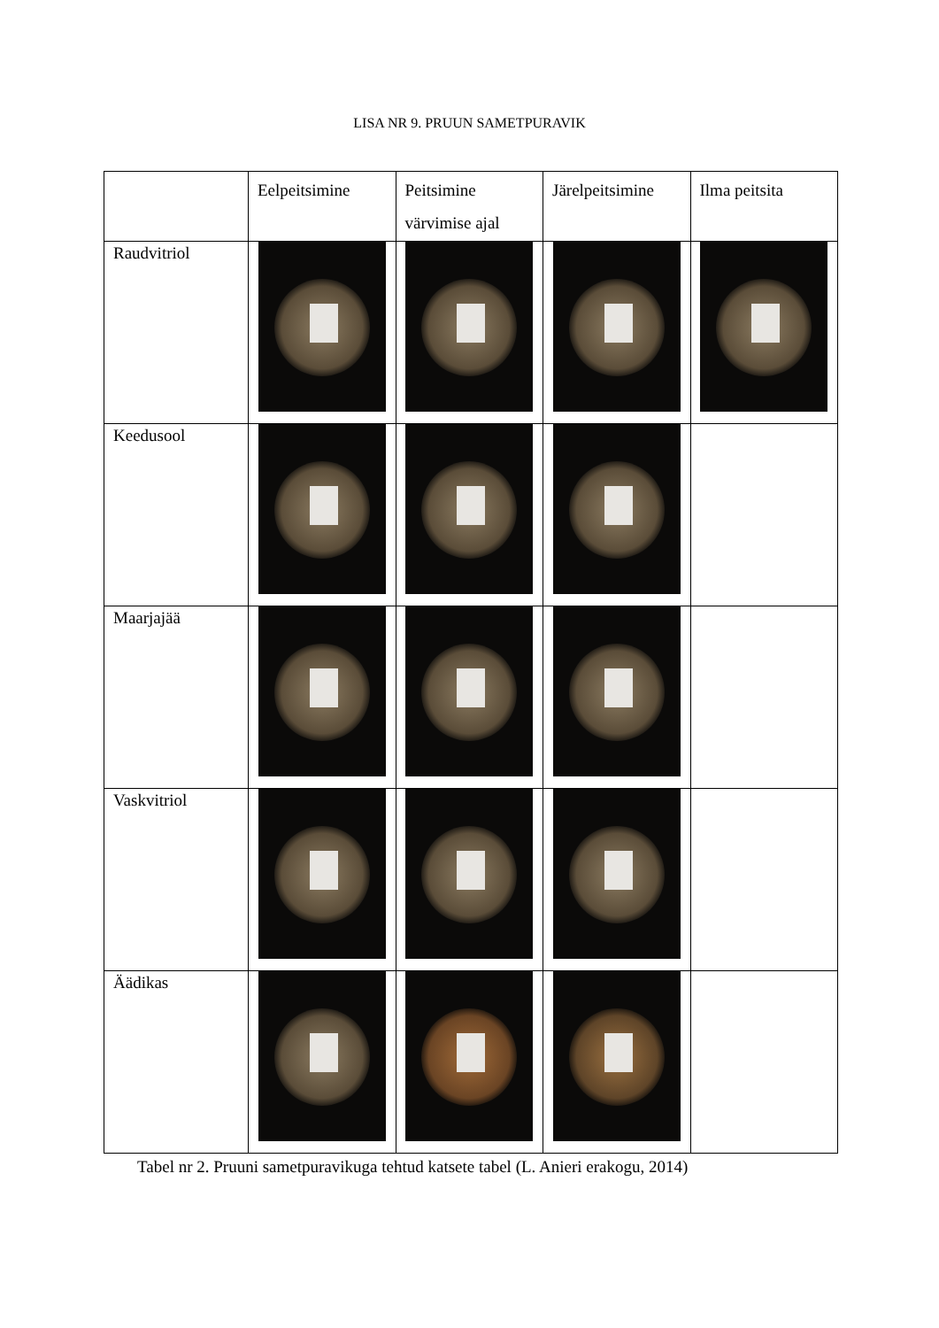LISA NR 9. PRUUN SAMETPURAVIK
| | Eelpeitsimine | Peitsimine värvimise ajal | Järelpeitsimine | Ilma peitsita |
| --- | --- | --- | --- | --- |
| Raudvitriol | | | | |
| Keedusool | | | | |
| Maarjajää | | | | |
| Vaskvitriol | | | | |
| Äädikas | | | | |
Tabel nr 2. Pruuni sametpuravikuga tehtud katsete tabel (L. Anieri erakogu, 2014)